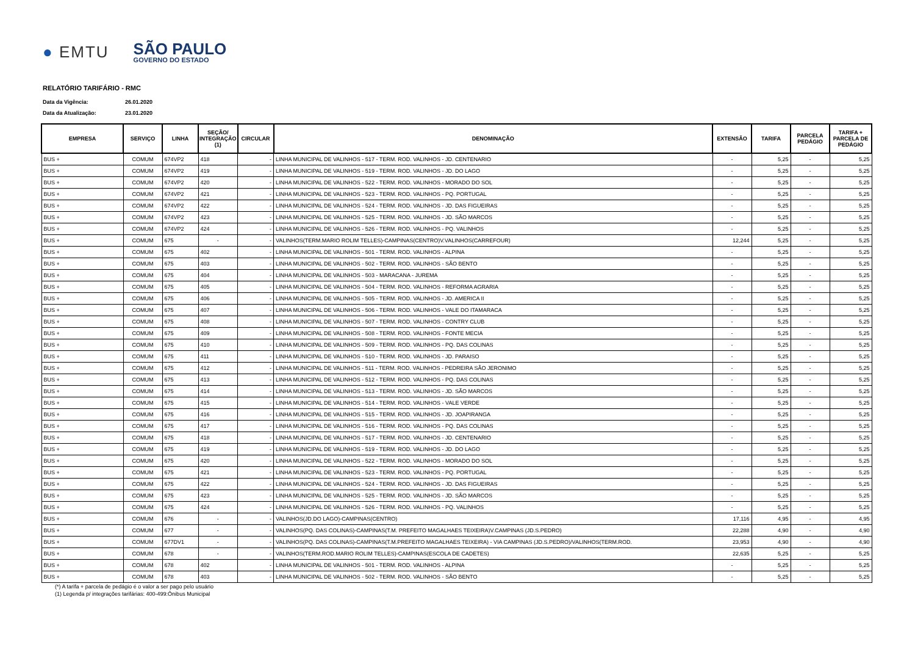● EMTU
SÃO PAULO
GOVERNO DO ESTADO
RELATÓRIO TARIFÁRIO - RMC
Data da Vigência: 26.01.2020
Data da Atualização: 23.01.2020
| EMPRESA | SERVIÇO | LINHA | SEÇÃO/ INTEGRAÇÃO (1) | CIRCULAR | DENOMINAÇÃO | EXTENSÃO | TARIFA | PARCELA PEDÁGIO | TARIFA + PARCELA DE PEDÁGIO |
| --- | --- | --- | --- | --- | --- | --- | --- | --- | --- |
| BUS + | COMUM | 674VP2 | 418 | - | LINHA MUNICIPAL DE VALINHOS - 517 - TERM. ROD. VALINHOS - JD. CENTENARIO | - | 5,25 | - | 5,25 |
| BUS + | COMUM | 674VP2 | 419 | - | LINHA MUNICIPAL DE VALINHOS - 519 - TERM. ROD. VALINHOS - JD. DO LAGO | - | 5,25 | - | 5,25 |
| BUS + | COMUM | 674VP2 | 420 | - | LINHA MUNICIPAL DE VALINHOS - 522 - TERM. ROD. VALINHOS - MORADO DO SOL | - | 5,25 | - | 5,25 |
| BUS + | COMUM | 674VP2 | 421 | - | LINHA MUNICIPAL DE VALINHOS - 523 - TERM. ROD. VALINHOS - PQ. PORTUGAL | - | 5,25 | - | 5,25 |
| BUS + | COMUM | 674VP2 | 422 | - | LINHA MUNICIPAL DE VALINHOS - 524 - TERM. ROD. VALINHOS - JD. DAS FIGUEIRAS | - | 5,25 | - | 5,25 |
| BUS + | COMUM | 674VP2 | 423 | - | LINHA MUNICIPAL DE VALINHOS - 525 - TERM. ROD. VALINHOS - JD. SÃO MARCOS | - | 5,25 | - | 5,25 |
| BUS + | COMUM | 674VP2 | 424 | - | LINHA MUNICIPAL DE VALINHOS - 526 - TERM. ROD. VALINHOS - PQ. VALINHOS | - | 5,25 | - | 5,25 |
| BUS + | COMUM | 675 | - | - | VALINHOS(TERM.MARIO ROLIM TELLES)-CAMPINAS(CENTRO)V.VALINHOS(CARREFOUR) | 12,244 | 5,25 | - | 5,25 |
| BUS + | COMUM | 675 | 402 | - | LINHA MUNICIPAL DE VALINHOS - 501 - TERM. ROD. VALINHOS - ALPINA | - | 5,25 | - | 5,25 |
| BUS + | COMUM | 675 | 403 | - | LINHA MUNICIPAL DE VALINHOS - 502 - TERM. ROD. VALINHOS - SÃO BENTO | - | 5,25 | - | 5,25 |
| BUS + | COMUM | 675 | 404 | - | LINHA MUNICIPAL DE VALINHOS - 503 - MARACANA - JUREMA | - | 5,25 | - | 5,25 |
| BUS + | COMUM | 675 | 405 | - | LINHA MUNICIPAL DE VALINHOS - 504 - TERM. ROD. VALINHOS - REFORMA AGRARIA | - | 5,25 | - | 5,25 |
| BUS + | COMUM | 675 | 406 | - | LINHA MUNICIPAL DE VALINHOS - 505 - TERM. ROD. VALINHOS - JD. AMERICA II | - | 5,25 | - | 5,25 |
| BUS + | COMUM | 675 | 407 | - | LINHA MUNICIPAL DE VALINHOS - 506 - TERM. ROD. VALINHOS - VALE DO ITAMARACA | - | 5,25 | - | 5,25 |
| BUS + | COMUM | 675 | 408 | - | LINHA MUNICIPAL DE VALINHOS - 507 - TERM. ROD. VALINHOS - CONTRY CLUB | - | 5,25 | - | 5,25 |
| BUS + | COMUM | 675 | 409 | - | LINHA MUNICIPAL DE VALINHOS - 508 - TERM. ROD. VALINHOS - FONTE MECIA | - | 5,25 | - | 5,25 |
| BUS + | COMUM | 675 | 410 | - | LINHA MUNICIPAL DE VALINHOS - 509 - TERM. ROD. VALINHOS - PQ. DAS COLINAS | - | 5,25 | - | 5,25 |
| BUS + | COMUM | 675 | 411 | - | LINHA MUNICIPAL DE VALINHOS - 510 - TERM. ROD. VALINHOS - JD. PARAISO | - | 5,25 | - | 5,25 |
| BUS + | COMUM | 675 | 412 | - | LINHA MUNICIPAL DE VALINHOS - 511 - TERM. ROD. VALINHOS - PEDREIRA SÃO JERONIMO | - | 5,25 | - | 5,25 |
| BUS + | COMUM | 675 | 413 | - | LINHA MUNICIPAL DE VALINHOS - 512 - TERM. ROD. VALINHOS - PQ. DAS COLINAS | - | 5,25 | - | 5,25 |
| BUS + | COMUM | 675 | 414 | - | LINHA MUNICIPAL DE VALINHOS - 513 - TERM. ROD. VALINHOS - JD. SÃO MARCOS | - | 5,25 | - | 5,25 |
| BUS + | COMUM | 675 | 415 | - | LINHA MUNICIPAL DE VALINHOS - 514 - TERM. ROD. VALINHOS - VALE VERDE | - | 5,25 | - | 5,25 |
| BUS + | COMUM | 675 | 416 | - | LINHA MUNICIPAL DE VALINHOS - 515 - TERM. ROD. VALINHOS - JD. JOAPIRANGA | - | 5,25 | - | 5,25 |
| BUS + | COMUM | 675 | 417 | - | LINHA MUNICIPAL DE VALINHOS - 516 - TERM. ROD. VALINHOS - PQ. DAS COLINAS | - | 5,25 | - | 5,25 |
| BUS + | COMUM | 675 | 418 | - | LINHA MUNICIPAL DE VALINHOS - 517 - TERM. ROD. VALINHOS - JD. CENTENARIO | - | 5,25 | - | 5,25 |
| BUS + | COMUM | 675 | 419 | - | LINHA MUNICIPAL DE VALINHOS - 519 - TERM. ROD. VALINHOS - JD. DO LAGO | - | 5,25 | - | 5,25 |
| BUS + | COMUM | 675 | 420 | - | LINHA MUNICIPAL DE VALINHOS - 522 - TERM. ROD. VALINHOS - MORADO DO SOL | - | 5,25 | - | 5,25 |
| BUS + | COMUM | 675 | 421 | - | LINHA MUNICIPAL DE VALINHOS - 523 - TERM. ROD. VALINHOS - PQ. PORTUGAL | - | 5,25 | - | 5,25 |
| BUS + | COMUM | 675 | 422 | - | LINHA MUNICIPAL DE VALINHOS - 524 - TERM. ROD. VALINHOS - JD. DAS FIGUEIRAS | - | 5,25 | - | 5,25 |
| BUS + | COMUM | 675 | 423 | - | LINHA MUNICIPAL DE VALINHOS - 525 - TERM. ROD. VALINHOS - JD. SÃO MARCOS | - | 5,25 | - | 5,25 |
| BUS + | COMUM | 675 | 424 | - | LINHA MUNICIPAL DE VALINHOS - 526 - TERM. ROD. VALINHOS - PQ. VALINHOS | - | 5,25 | - | 5,25 |
| BUS + | COMUM | 676 | - | - | VALINHOS(JD.DO LAGO)-CAMPINAS(CENTRO) | 17,116 | 4,95 | - | 4,95 |
| BUS + | COMUM | 677 | - | - | VALINHOS(PQ. DAS COLINAS)-CAMPINAS(T.M. PREFEITO MAGALHAES TEIXEIRA)V.CAMPINAS (JD.S.PEDRO) | 22,288 | 4,90 | - | 4,90 |
| BUS + | COMUM | 677DV1 | - | - | VALINHOS(PQ. DAS COLINAS)-CAMPINAS(T.M.PREFEITO MAGALHAES TEIXEIRA) - VIA CAMPINAS (JD.S.PEDRO)/VALINHOS(TERM.ROD. | 23,953 | 4,90 | - | 4,90 |
| BUS + | COMUM | 678 | - | - | VALINHOS(TERM.ROD.MARIO ROLIM TELLES)-CAMPINAS(ESCOLA DE CADETES) | 22,635 | 5,25 | - | 5,25 |
| BUS + | COMUM | 678 | 402 | - | LINHA MUNICIPAL DE VALINHOS - 501 - TERM. ROD. VALINHOS - ALPINA | - | 5,25 | - | 5,25 |
| BUS + | COMUM | 678 | 403 | - | LINHA MUNICIPAL DE VALINHOS - 502 - TERM. ROD. VALINHOS - SÃO BENTO | - | 5,25 | - | 5,25 |
(*) A tarifa + parcela de pedágio é o valor a ser pago pelo usuário
(1) Legenda p/ integrações tarifárias: 400-499:Ônibus Municipal